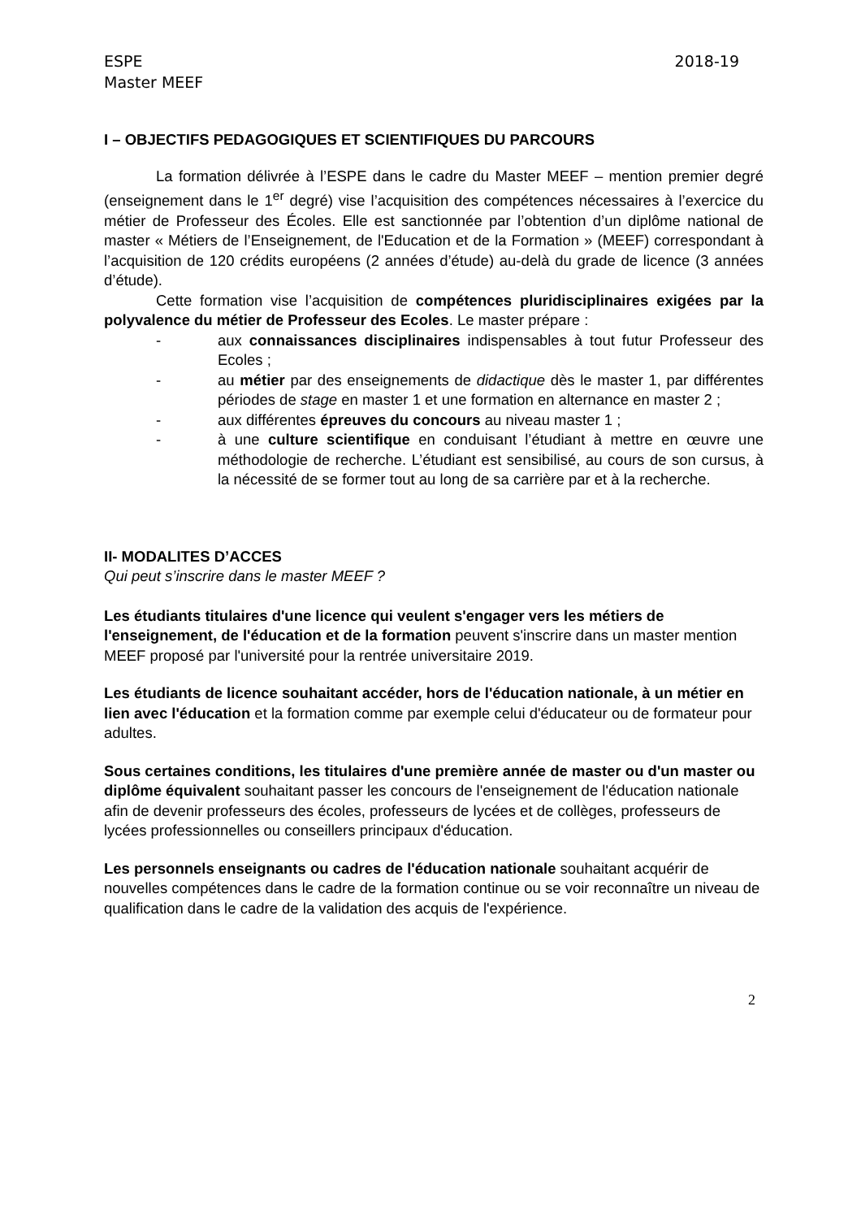ESPE 2018-19
Master MEEF
I – OBJECTIFS PEDAGOGIQUES ET SCIENTIFIQUES DU PARCOURS
La formation délivrée à l’ESPE dans le cadre du Master MEEF – mention premier degré (enseignement dans le 1<sup>er</sup> degré) vise l’acquisition des compétences nécessaires à l’exercice du métier de Professeur des Écoles. Elle est sanctionnée par l’obtention d’un diplôme national de master « Métiers de l’Enseignement, de l'Education et de la Formation » (MEEF) correspondant à l’acquisition de 120 crédits européens (2 années d’étude) au-delà du grade de licence (3 années d’étude).
Cette formation vise l’acquisition de compétences pluridisciplinaires exigées par la polyvalence du métier de Professeur des Ecoles. Le master prépare :
- aux connaissances disciplinaires indispensables à tout futur Professeur des Ecoles ;
- au métier par des enseignements de didactique dès le master 1, par différentes périodes de stage en master 1 et une formation en alternance en master 2 ;
- aux différentes épreuves du concours au niveau master 1 ;
- à une culture scientifique en conduisant l’étudiant à mettre en œuvre une méthodologie de recherche. L’étudiant est sensibilisé, au cours de son cursus, à la nécessité de se former tout au long de sa carrière par et à la recherche.
II- MODALITES D’ACCES
Qui peut s’inscrire dans le master MEEF ?
Les étudiants titulaires d'une licence qui veulent s'engager vers les métiers de l'enseignement, de l'éducation et de la formation peuvent s'inscrire dans un master mention MEEF proposé par l'université pour la rentrée universitaire 2019.
Les étudiants de licence souhaitant accéder, hors de l'éducation nationale, à un métier en lien avec l'éducation et la formation comme par exemple celui d'éducateur ou de formateur pour adultes.
Sous certaines conditions, les titulaires d'une première année de master ou d'un master ou diplôme équivalent souhaitant passer les concours de l'enseignement de l'éducation nationale afin de devenir professeurs des écoles, professeurs de lycées et de collèges, professeurs de lycées professionnelles ou conseillers principaux d'éducation.
Les personnels enseignants ou cadres de l'éducation nationale souhaitant acquérir de nouvelles compétences dans le cadre de la formation continue ou se voir reconnaître un niveau de qualification dans le cadre de la validation des acquis de l'expérience.
2